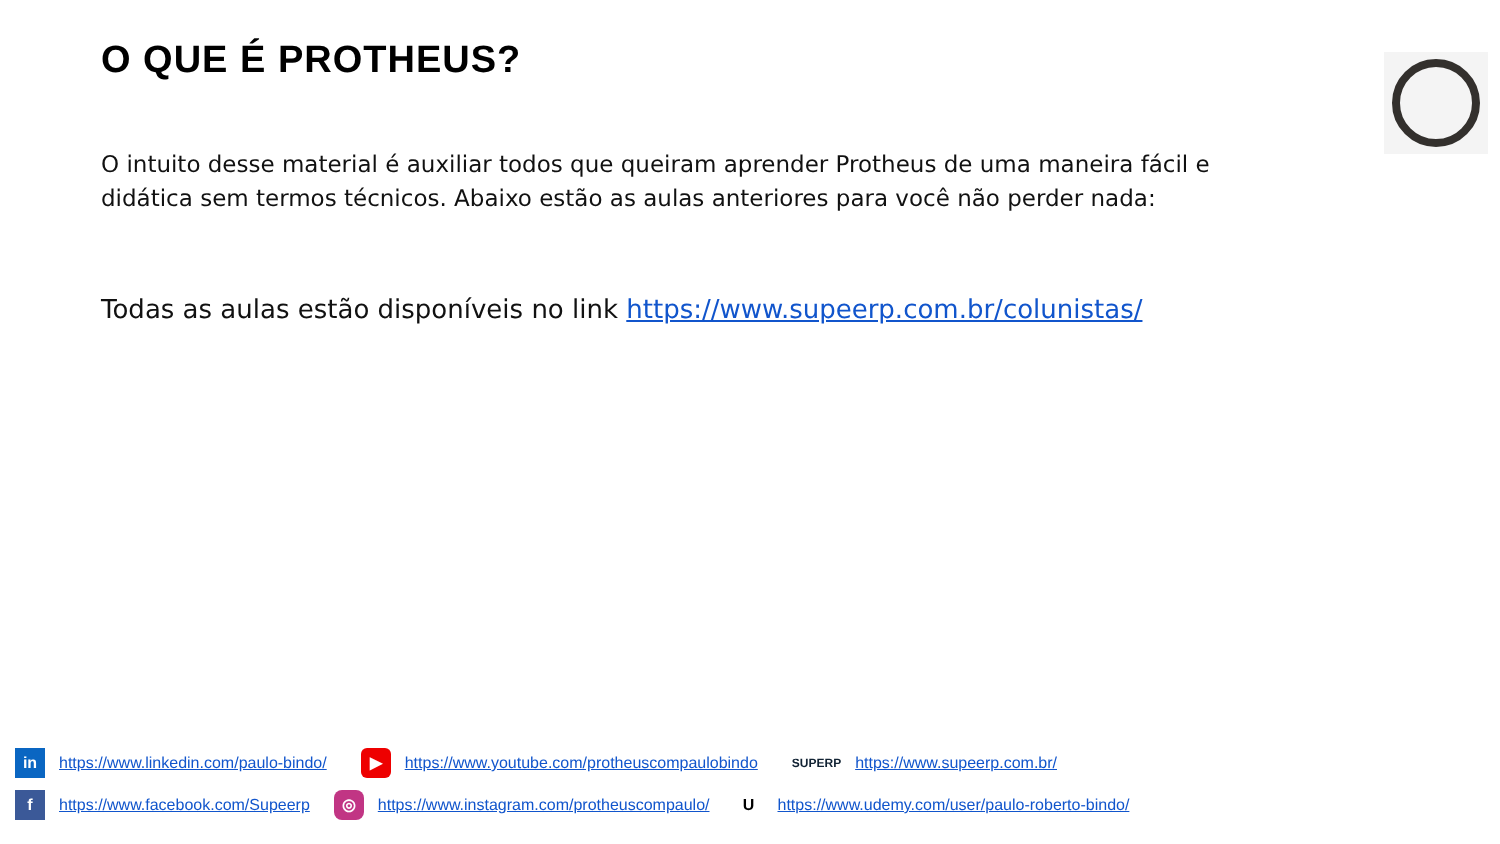O QUE É PROTHEUS?
O intuito desse material é auxiliar todos que queiram aprender Protheus de uma maneira fácil e didática sem termos técnicos. Abaixo estão as aulas anteriores para você não perder nada:
Todas as aulas estão disponíveis no link https://www.supeerp.com.br/colunistas/
in https://www.linkedin.com/paulo-bindo/ ▶ https://www.youtube.com/protheuscompaulobindo SUPERP https://www.supeerp.com.br/
f https://www.facebook.com/Supeerp ◎ https://www.instagram.com/protheuscompaulo/ U https://www.udemy.com/user/paulo-roberto-bindo/